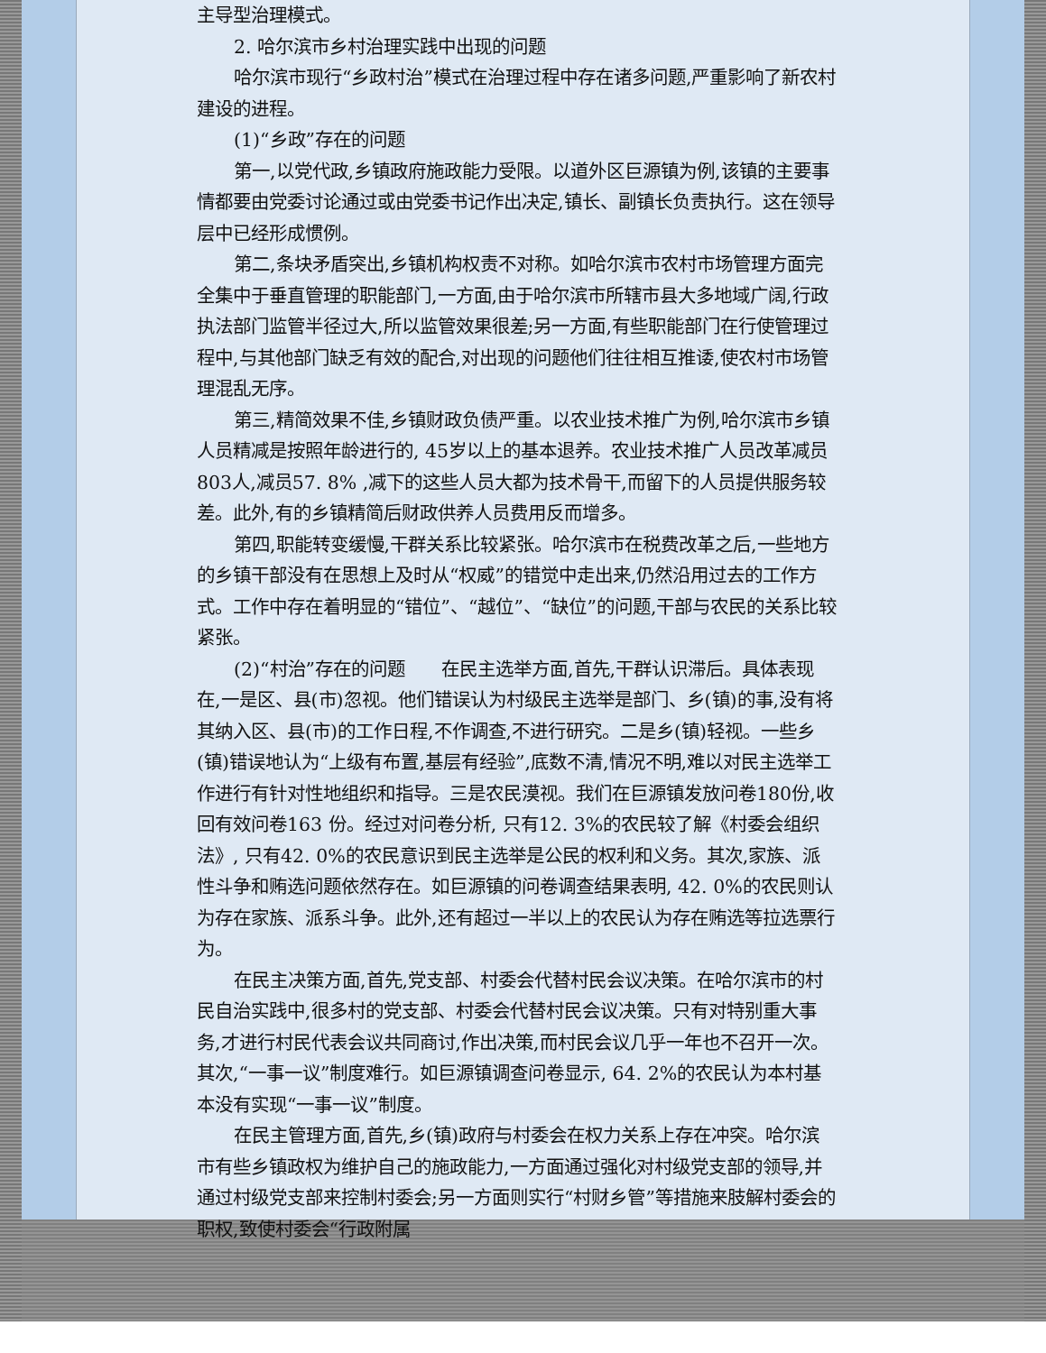主导型治理模式。
2. 哈尔滨市乡村治理实践中出现的问题
哈尔滨市现行“乡政村治”模式在治理过程中存在诸多问题,严重影响了新农村建设的进程。
(1)“乡政”存在的问题
第一,以党代政,乡镇政府施政能力受限。以道外区巨源镇为例,该镇的主要事情都要由党委讨论通过或由党委书记作出决定,镇长、副镇长负责执行。这在领导层中已经形成惯例。
第二,条块矛盾突出,乡镇机构权责不对称。如哈尔滨市农村市场管理方面完全集中于垂直管理的职能部门,一方面,由于哈尔滨市所辖市县大多地域广阔,行政执法部门监管半径过大,所以监管效果很差;另一方面,有些职能部门在行使管理过程中,与其他部门缺乏有效的配合,对出现的问题他们往往相互推诿,使农村市场管理混乱无序。
第三,精简效果不佳,乡镇财政负债严重。以农业技术推广为例,哈尔滨市乡镇人员精减是按照年龄进行的, 45岁以上的基本退养。农业技术推广人员改革减员803人,减员57. 8% ,减下的这些人员大都为技术骨干,而留下的人员提供服务较差。此外,有的乡镇精简后财政供养人员费用反而增多。
第四,职能转变缓慢,干群关系比较紧张。哈尔滨市在税费改革之后,一些地方的乡镇干部没有在思想上及时从“权威”的错觉中走出来,仍然沿用过去的工作方式。工作中存在着明显的“错位”、“越位”、“缺位”的问题,干部与农民的关系比较紧张。
(2)“村治”存在的问题　　在民主选举方面,首先,干群认识滞后。具体表现在,一是区、县(市)忽视。他们错误认为村级民主选举是部门、乡(镇)的事,没有将其纳入区、县(市)的工作日程,不作调查,不进行研究。二是乡(镇)轻视。一些乡(镇)错误地认为“上级有布置,基层有经验”,底数不清,情况不明,难以对民主选举工作进行有针对性地组织和指导。三是农民漠视。我们在巨源镇发放问卷180份,收回有效问卷163 份。经过对问卷分析, 只有12. 3%的农民较了解《村委会组织法》, 只有42. 0%的农民意识到民主选举是公民的权利和义务。其次,家族、派性斗争和贿选问题依然存在。如巨源镇的问卷调查结果表明, 42. 0%的农民则认为存在家族、派系斗争。此外,还有超过一半以上的农民认为存在贿选等拉选票行为。
在民主决策方面,首先,党支部、村委会代替村民会议决策。在哈尔滨市的村民自治实践中,很多村的党支部、村委会代替村民会议决策。只有对特别重大事务,才进行村民代表会议共同商讨,作出决策,而村民会议几乎一年也不召开一次。其次,“一事一议”制度难行。如巨源镇调查问卷显示, 64. 2%的农民认为本村基本没有实现“一事一议”制度。
在民主管理方面,首先,乡(镇)政府与村委会在权力关系上存在冲突。哈尔滨市有些乡镇政权为维护自己的施政能力,一方面通过强化对村级党支部的领导,并通过村级党支部来控制村委会;另一方面则实行“村财乡管”等措施来肢解村委会的职权,致使村委会“行政附属